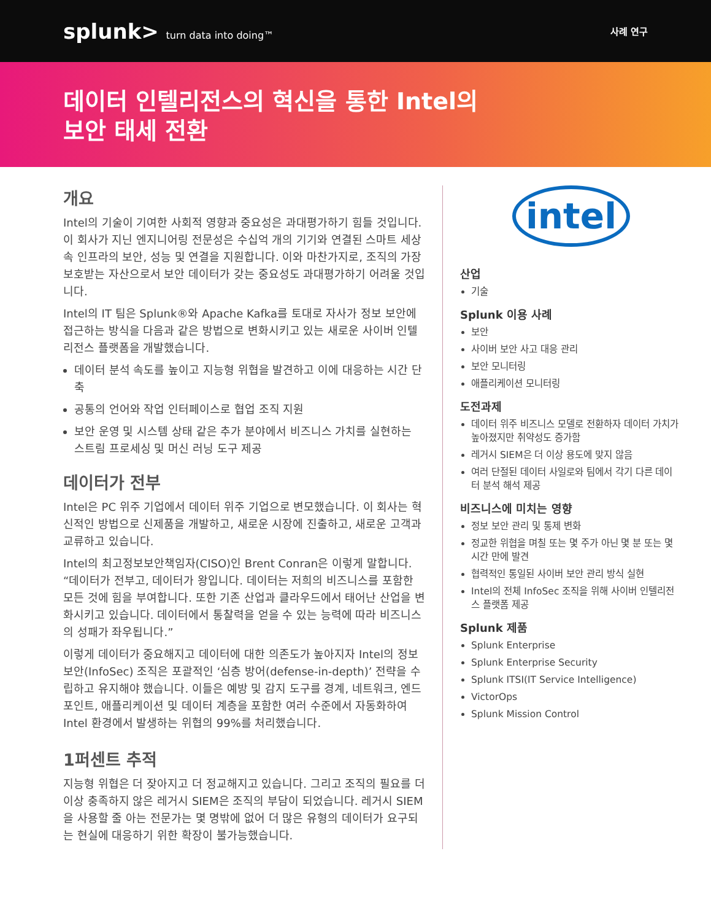splunk> turn data into doing™ 사례 연구
데이터 인텔리전스의 혁신을 통한 Intel의
보안 태세 전환
개요
Intel의 기술이 기여한 사회적 영향과 중요성은 과대평가하기 힘들 것입니다. 이 회사가 지닌 엔지니어링 전문성은 수십억 개의 기기와 연결된 스마트 세상 속 인프라의 보안, 성능 및 연결을 지원합니다. 이와 마찬가지로, 조직의 가장 보호받는 자산으로서 보안 데이터가 갖는 중요성도 과대평가하기 어려울 것입니다.
Intel의 IT 팀은 Splunk®와 Apache Kafka를 토대로 자사가 정보 보안에 접근하는 방식을 다음과 같은 방법으로 변화시키고 있는 새로운 사이버 인텔리전스 플랫폼을 개발했습니다.
데이터 분석 속도를 높이고 지능형 위협을 발견하고 이에 대응하는 시간 단축
공통의 언어와 작업 인터페이스로 협업 조직 지원
보안 운영 및 시스템 상태 같은 추가 분야에서 비즈니스 가치를 실현하는 스트림 프로세싱 및 머신 러닝 도구 제공
데이터가 전부
Intel은 PC 위주 기업에서 데이터 위주 기업으로 변모했습니다. 이 회사는 혁신적인 방법으로 신제품을 개발하고, 새로운 시장에 진출하고, 새로운 고객과 교류하고 있습니다.
Intel의 최고정보보안책임자(CISO)인 Brent Conran은 이렇게 말합니다. “데이터가 전부고, 데이터가 왕입니다. 데이터는 저희의 비즈니스를 포함한 모든 것에 힘을 부여합니다. 또한 기존 산업과 클라우드에서 태어난 산업을 변화시키고 있습니다. 데이터에서 통찰력을 얻을 수 있는 능력에 따라 비즈니스의 성패가 좌우됩니다.”
이렇게 데이터가 중요해지고 데이터에 대한 의존도가 높아지자 Intel의 정보 보안(InfoSec) 조직은 포괄적인 ‘심층 방어(defense-in-depth)’ 전략을 수립하고 유지해야 했습니다. 이들은 예방 및 감지 도구를 경계, 네트워크, 엔드포인트, 애플리케이션 및 데이터 계층을 포함한 여러 수준에서 자동화하여 Intel 환경에서 발생하는 위협의 99%를 처리했습니다.
1퍼센트 추적
지능형 위협은 더 잦아지고 더 정교해지고 있습니다. 그리고 조직의 필요를 더 이상 충족하지 않은 레거시 SIEM은 조직의 부담이 되었습니다. 레거시 SIEM을 사용할 줄 아는 전문가는 몇 명밖에 없어 더 많은 유형의 데이터가 요구되는 현실에 대응하기 위한 확장이 불가능했습니다.
intel
산업
기술
Splunk 이용 사례
보안
사이버 보안 사고 대응 관리
보안 모니터링
애플리케이션 모니터링
도전과제
데이터 위주 비즈니스 모델로 전환하자 데이터 가치가 높아졌지만 취약성도 증가함
레거시 SIEM은 더 이상 용도에 맞지 않음
여러 단절된 데이터 사일로와 팀에서 각기 다른 데이터 분석 해석 제공
비즈니스에 미치는 영향
정보 보안 관리 및 통제 변화
정교한 위협을 며칠 또는 몇 주가 아닌 몇 분 또는 몇 시간 만에 발견
협력적인 통일된 사이버 보안 관리 방식 실현
Intel의 전체 InfoSec 조직을 위해 사이버 인텔리전스 플랫폼 제공
Splunk 제품
Splunk Enterprise
Splunk Enterprise Security
Splunk ITSI(IT Service Intelligence)
VictorOps
Splunk Mission Control